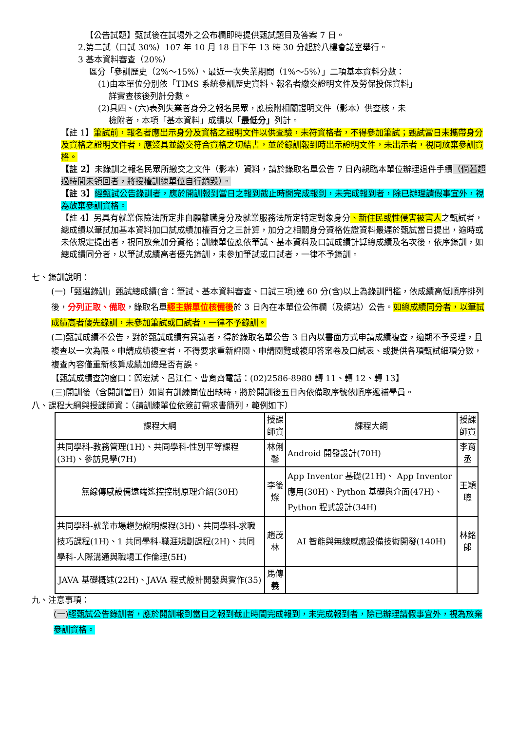【公告試題】甄試後在試場外之公布欄即時提供甄試題目及答案 7 日。
2.第二試（口試 30%）107 年 10 月 18 日下午 13 時 30 分起於八樓會議室舉行。
3 基本資料審查（20%）
區分「參訓歷史（2%～15%）、最近一次失業期間（1%～5%）」二項基本資料分數：
(1)由本單位分別依「TIMS 系統參訓歷史資料、報名者繳交證明文件及勞保投保資料」
詳實查核後列計分數。
(2)具四、(六)表列失業者身分之報名民眾，應檢附相關證明文件（影本）供查核，未
檢附者，本項「基本資料」成績以「最低分」列計。
【註 1】筆試前，報名者應出示身分及資格之證明文件以供查驗，未符資格者，不得參加筆試；甄試當日未攜帶身分及資格之證明文件者，應簽具並繳交符合資格之切結書，並於錄訓報到時出示證明文件，未出示者，視同放棄參訓資格。
【註 2】未錄訓之報名民眾所繳交之文件（影本）資料，請於錄取名單公告 7 日內親臨本單位辦理退件手續（倘若超過時間未領回者，將授權訓練單位自行銷毀）。
【註 3】經甄試公告錄訓者，應於開訓報到當日之報到截止時間完成報到，未完成報到者，除已辦理請假事宜外，視為放棄參訓資格。
【註 4】另具有就業保險法所定非自願離職身分及就業服務法所定特定對象身分、新住民或性侵害被害人之甄試者，總成績以筆試加基本資料加口試成績加權百分之三計算，加分之相關身分資格佐證資料最遲於甄試當日提出，逾時或未依規定提出者，視同放棄加分資格；訓練單位應依筆試、基本資料及口試成績計算總成績及名次後，依序錄訓，如總成績同分者，以筆試成績高者優先錄訓，未參加筆試或口試者，一律不予錄訓。
七、錄訓說明：
(一)「甄選錄訓」甄試總成績(含：筆試、基本資料審查、口試三項)達 60 分(含)以上為錄訓門檻，依成績高低順序排列後，分列正取、備取，錄取名單經主辦單位核備後於 3 日內在本單位公佈欄（及網站）公告。如總成績同分者，以筆試成績高者優先錄訓，未參加筆試或口試者，一律不予錄訓。
(二)甄試成績不公告，對於甄試成績有異議者，得於錄取名單公告 3 日內以書面方式申請成績複查，逾期不予受理，且複查以一次為限。申請成績複查者，不得要求重新評閱、申請閱覽或複印答案卷及口試表、或提供各項甄試細項分數，複查內容僅重新核算成績加總是否有誤。
【甄試成績查詢窗口：簡宏斌、呂江仁、曹育齊電話：(02)2586-8980 轉 11、轉 12、轉 13】
(三)開訓後（含開訓當日）如尚有訓練崗位出缺時，將於開訓後五日內依備取序號依順序遞補學員。
八、課程大綱與授課師資：（請訓練單位依簽訂需求書簡列，範例如下）
| 課程大綱 | 授課師資 | 課程大綱 | 授課師資 |
| --- | --- | --- | --- |
| 共同學科-教務管理(1H)、共同學科-性別平等課程(3H)、參訪見學(7H) | 林俐馨 | Android 開發設計(70H) | 李育丞 |
| 無線傳感設備遠端遙控控制原理介紹(30H) | 李後燦 | App Inventor 基礎(21H)、 App Inventor 應用(30H)、Python 基礎與介面(47H)、Python 程式設計(34H) | 王穎聰 |
| 共同學科-就業市場趨勢說明課程(3H)、共同學科-求職技巧課程(1H)、1 共同學科-職涯規劃課程(2H)、共同學科-人際溝通與職場工作倫理(5H) | 趙茂林 | AI 智能與無線感應設備技術開發(140H) | 林銘郎 |
| JAVA 基礎概述(22H)、JAVA 程式設計開發與實作(35) | 馬傳義 | | |
九、注意事項：
(一) 經甄試公告錄訓者，應於開訓報到當日之報到截止時間完成報到，未完成報到者，除已辦理請假事宜外，視為放棄參訓資格。